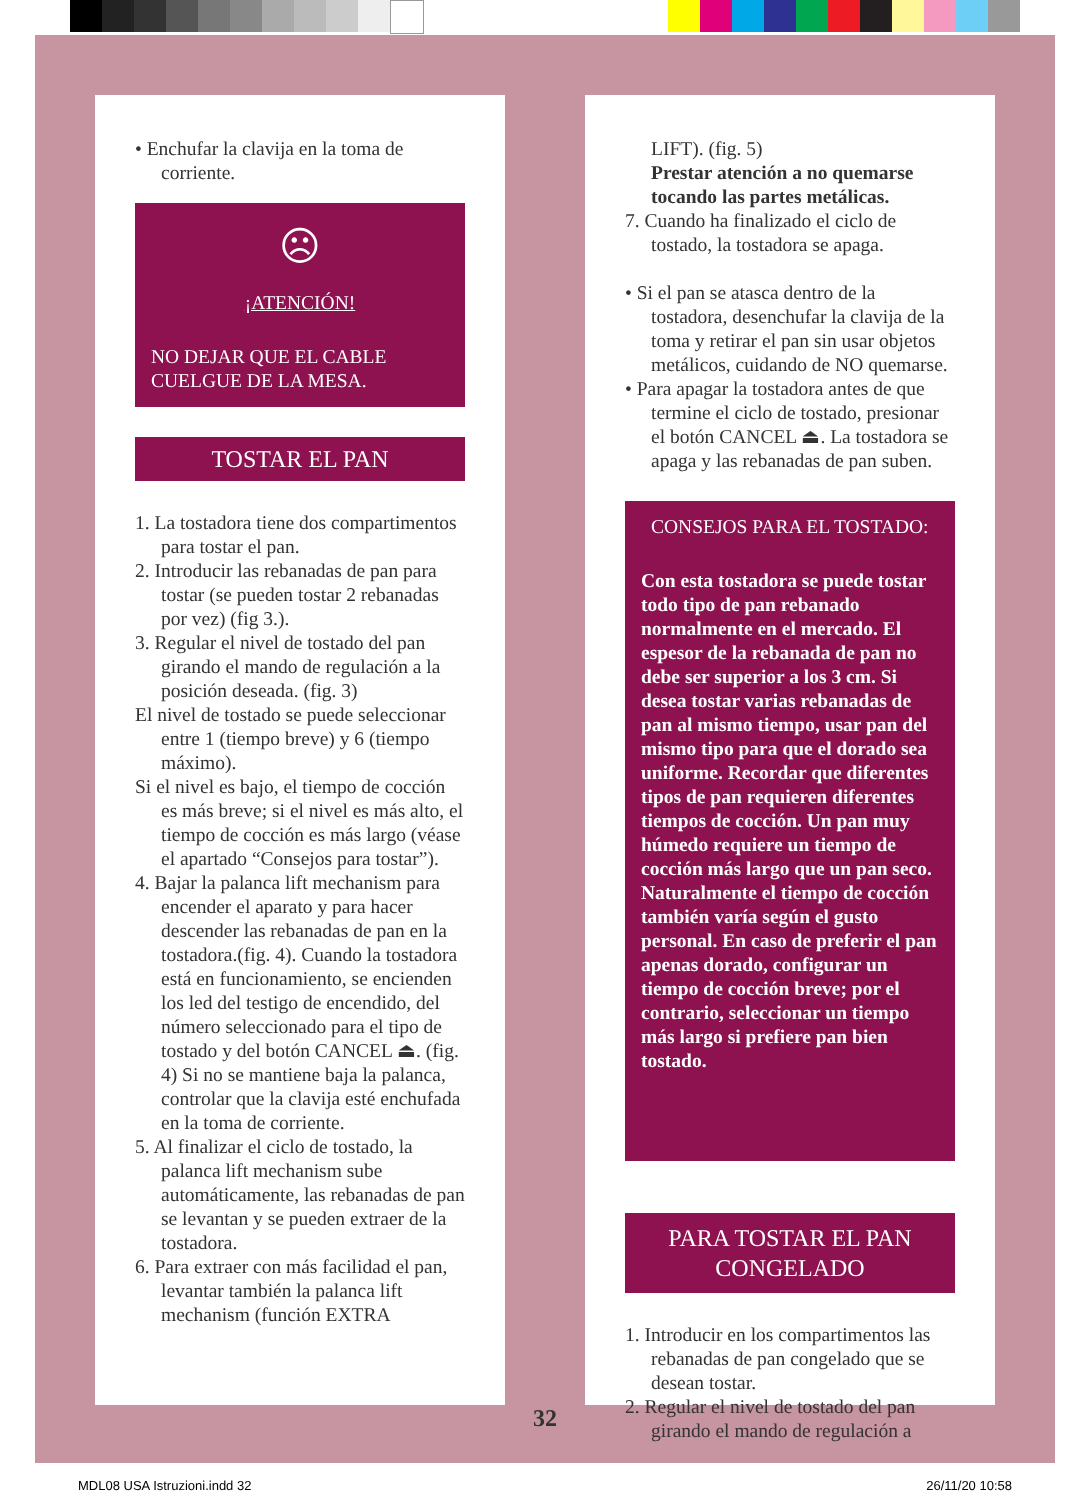• Enchufar la clavija en la toma de corriente.
☹
¡ATENCIÓN!
NO DEJAR QUE EL CABLE CUELGUE DE LA MESA.
TOSTAR EL PAN
1. La tostadora tiene dos compartimentos para tostar el pan.
2. Introducir las rebanadas de pan para tostar (se pueden tostar 2 rebanadas por vez) (fig 3.).
3. Regular el nivel de tostado del pan girando el mando de regulación a la posición deseada. (fig. 3)
El nivel de tostado se puede seleccionar entre 1 (tiempo breve) y 6 (tiempo máximo).
Si el nivel es bajo, el tiempo de cocción es más breve; si el nivel es más alto, el tiempo de cocción es más largo (véase el apartado “Consejos para tostar”).
4. Bajar la palanca lift mechanism para encender el aparato y para hacer descender las rebanadas de pan en la tostadora.(fig. 4). Cuando la tostadora está en funcionamiento, se encienden los led del testigo de encendido, del número seleccionado para el tipo de tostado y del botón CANCEL ⏏. (fig. 4) Si no se mantiene baja la palanca, controlar que la clavija esté enchufada en la toma de corriente.
5. Al finalizar el ciclo de tostado, la palanca lift mechanism sube automáticamente, las rebanadas de pan se levantan y se pueden extraer de la tostadora.
6. Para extraer con más facilidad el pan, levantar también la palanca lift mechanism (función EXTRA
LIFT). (fig. 5)
Prestar atención a no quemarse tocando las partes metálicas.
7. Cuando ha finalizado el ciclo de tostado, la tostadora se apaga.
• Si el pan se atasca dentro de la tostadora, desenchufar la clavija de la toma y retirar el pan sin usar objetos metálicos, cuidando de NO quemarse.
• Para apagar la tostadora antes de que termine el ciclo de tostado, presionar el botón CANCEL ⏏. La tostadora se apaga y las rebanadas de pan suben.
CONSEJOS PARA EL TOSTADO:
Con esta tostadora se puede tostar todo tipo de pan rebanado normalmente en el mercado. El espesor de la rebanada de pan no debe ser superior a los 3 cm. Si desea tostar varias rebanadas de pan al mismo tiempo, usar pan del mismo tipo para que el dorado sea uniforme. Recordar que diferentes tipos de pan requieren diferentes tiempos de cocción. Un pan muy húmedo requiere un tiempo de cocción más largo que un pan seco. Naturalmente el tiempo de cocción también varía según el gusto personal. En caso de preferir el pan apenas dorado, configurar un tiempo de cocción breve; por el contrario, seleccionar un tiempo más largo si prefiere pan bien tostado.
PARA TOSTAR EL PAN CONGELADO
1. Introducir en los compartimentos las rebanadas de pan congelado que se desean tostar.
2. Regular el nivel de tostado del pan girando el mando de regulación a
32
MDL08 USA Istruzioni.indd 32 26/11/20 10:58